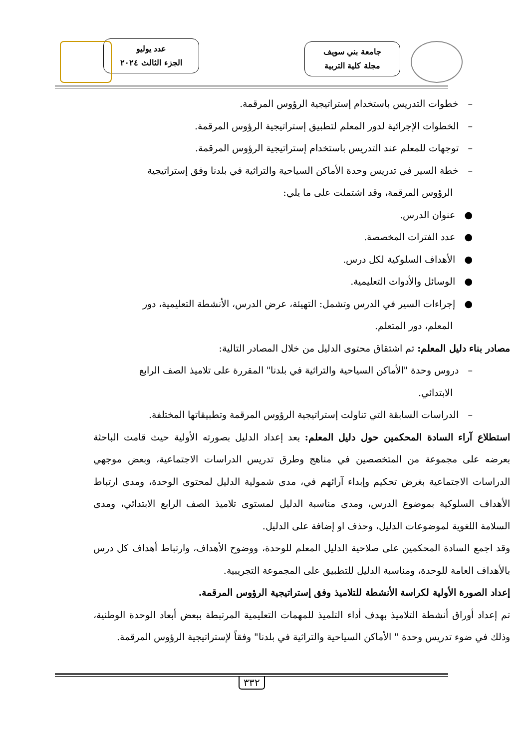جامعة بني سويف
مجلة كلية التربية
عدد يوليو
الجزء الثالث ٢٠٢٤
– خطوات التدريس باستخدام إستراتيجية الرؤوس المرقمة.
– الخطوات الإجرائية لدور المعلم لتطبيق إستراتيجية الرؤوس المرقمة.
– توجهات للمعلم عند التدريس باستخدام إستراتيجية الرؤوس المرقمة.
– خطة السير في تدريس وحدة الأماكن السياحية والتراثية في بلدنا وفق إستراتيجية
الرؤوس المرقمة، وقد اشتملت على ما يلي:
● عنوان الدرس.
● عدد الفترات المخصصة.
● الأهداف السلوكية لكل درس.
● الوسائل والأدوات التعليمية.
● إجراءات السير في الدرس وتشمل: التهيئة، عرض الدرس، الأنشطة التعليمية، دور
المعلم، دور المتعلم.
مصادر بناء دليل المعلم: تم اشتقاق محتوى الدليل من خلال المصادر التالية:
– دروس وحدة "الأماكن السياحية والتراثية في بلدنا" المقررة على تلاميذ الصف الرابع
الابتدائي.
– الدراسات السابقة التي تناولت إستراتيجية الرؤوس المرقمة وتطبيقاتها المختلفة.
استطلاع آراء السادة المحكمين حول دليل المعلم: بعد إعداد الدليل بصورته الأولية حيث قامت الباحثة بعرضه على مجموعة من المتخصصين في مناهج وطرق تدريس الدراسات الاجتماعية، وبعض موجهي الدراسات الاجتماعية بغرض تحكيم وإبداء آرائهم في، مدى شمولية الدليل لمحتوى الوحدة، ومدى ارتباط الأهداف السلوكية بموضوع الدرس، ومدى مناسبة الدليل لمستوى تلاميذ الصف الرابع الابتدائي، ومدى السلامة اللغوية لموضوعات الدليل، وحذف او إضافة على الدليل.
وقد اجمع السادة المحكمين على صلاحية الدليل المعلم للوحدة، ووضوح الأهداف، وارتباط أهداف كل درس بالأهداف العامة للوحدة، ومناسبة الدليل للتطبيق على المجموعة التجريبية.
إعداد الصورة الأولية لكراسة الأنشطة للتلاميذ وفق إستراتيجية الرؤوس المرقمة.
تم إعداد أوراق أنشطة التلاميذ بهدف أداء التلميذ للمهمات التعليمية المرتبطة ببعض أبعاد الوحدة الوطنية، وذلك في ضوء تدريس وحدة " الأماكن السياحية والتراثية في بلدنا" وفقاً لإستراتيجية الرؤوس المرقمة.
٣٣٢